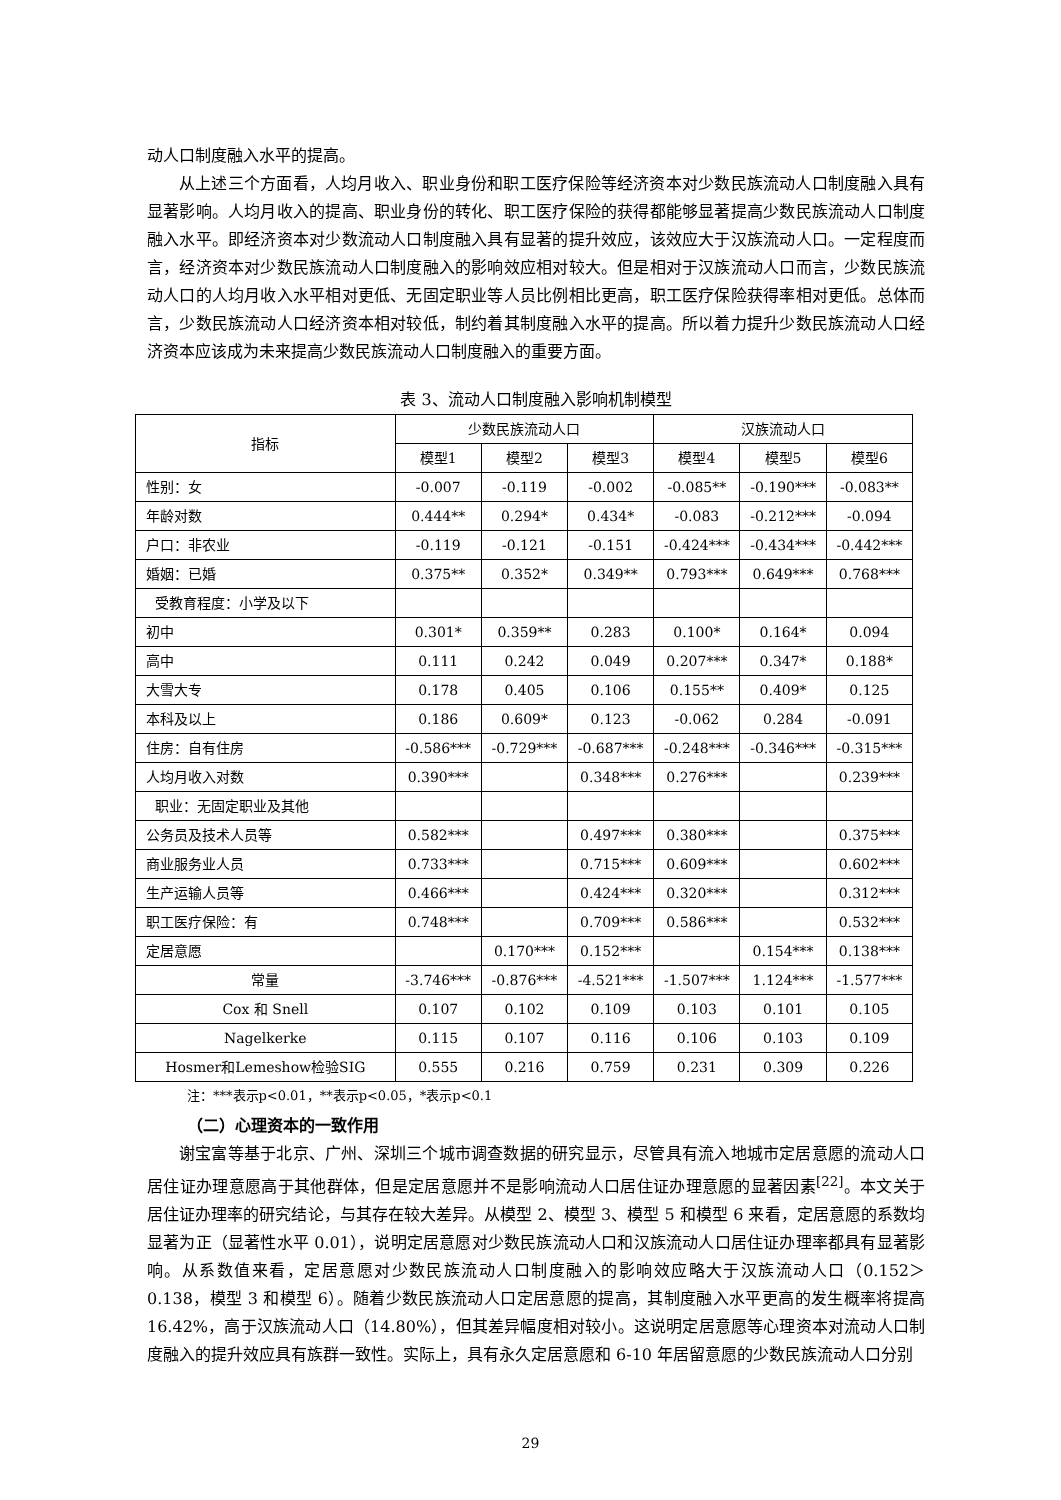动人口制度融入水平的提高。
从上述三个方面看，人均月收入、职业身份和职工医疗保险等经济资本对少数民族流动人口制度融入具有显著影响。人均月收入的提高、职业身份的转化、职工医疗保险的获得都能够显著提高少数民族流动人口制度融入水平。即经济资本对少数流动人口制度融入具有显著的提升效应，该效应大于汉族流动人口。一定程度而言，经济资本对少数民族流动人口制度融入的影响效应相对较大。但是相对于汉族流动人口而言，少数民族流动人口的人均月收入水平相对更低、无固定职业等人员比例相比更高，职工医疗保险获得率相对更低。总体而言，少数民族流动人口经济资本相对较低，制约着其制度融入水平的提高。所以着力提升少数民族流动人口经济资本应该成为未来提高少数民族流动人口制度融入的重要方面。
表 3、流动人口制度融入影响机制模型
| 指标 | 少数民族流动人口 | | | 汉族流动人口 | | |
| --- | --- | --- | --- | --- | --- | --- |
| | 模型1 | 模型2 | 模型3 | 模型4 | 模型5 | 模型6 |
| 性别：女 | -0.007 | -0.119 | -0.002 | -0.085** | -0.190*** | -0.083** |
| 年龄对数 | 0.444** | 0.294* | 0.434* | -0.083 | -0.212*** | -0.094 |
| 户口：非农业 | -0.119 | -0.121 | -0.151 | -0.424*** | -0.434*** | -0.442*** |
| 婚姻：已婚 | 0.375** | 0.352* | 0.349** | 0.793*** | 0.649*** | 0.768*** |
| 受教育程度：小学及以下 | | | | | | |
| 初中 | 0.301* | 0.359** | 0.283 | 0.100* | 0.164* | 0.094 |
| 高中 | 0.111 | 0.242 | 0.049 | 0.207*** | 0.347* | 0.188* |
| 大雪大专 | 0.178 | 0.405 | 0.106 | 0.155** | 0.409* | 0.125 |
| 本科及以上 | 0.186 | 0.609* | 0.123 | -0.062 | 0.284 | -0.091 |
| 住房：自有住房 | -0.586*** | -0.729*** | -0.687*** | -0.248*** | -0.346*** | -0.315*** |
| 人均月收入对数 | 0.390*** | | 0.348*** | 0.276*** | | 0.239*** |
| 职业：无固定职业及其他 | | | | | | |
| 公务员及技术人员等 | 0.582*** | | 0.497*** | 0.380*** | | 0.375*** |
| 商业服务业人员 | 0.733*** | | 0.715*** | 0.609*** | | 0.602*** |
| 生产运输人员等 | 0.466*** | | 0.424*** | 0.320*** | | 0.312*** |
| 职工医疗保险：有 | 0.748*** | | 0.709*** | 0.586*** | | 0.532*** |
| 定居意愿 | | 0.170*** | 0.152*** | | 0.154*** | 0.138*** |
| 常量 | -3.746*** | -0.876*** | -4.521*** | -1.507*** | 1.124*** | -1.577*** |
| Cox 和 Snell | 0.107 | 0.102 | 0.109 | 0.103 | 0.101 | 0.105 |
| Nagelkerke | 0.115 | 0.107 | 0.116 | 0.106 | 0.103 | 0.109 |
| Hosmer和Lemeshow检验SIG | 0.555 | 0.216 | 0.759 | 0.231 | 0.309 | 0.226 |
注：***表示p<0.01，**表示p<0.05，*表示p<0.1
（二）心理资本的一致作用
谢宝富等基于北京、广州、深圳三个城市调查数据的研究显示，尽管具有流入地城市定居意愿的流动人口居住证办理意愿高于其他群体，但是定居意愿并不是影响流动人口居住证办理意愿的显著因素<sup>[22]</sup>。本文关于居住证办理率的研究结论，与其存在较大差异。从模型 2、模型 3、模型 5 和模型 6 来看，定居意愿的系数均显著为正（显著性水平 0.01），说明定居意愿对少数民族流动人口和汉族流动人口居住证办理率都具有显著影响。从系数值来看，定居意愿对少数民族流动人口制度融入的影响效应略大于汉族流动人口（0.152＞0.138，模型 3 和模型 6）。随着少数民族流动人口定居意愿的提高，其制度融入水平更高的发生概率将提高 16.42%，高于汉族流动人口（14.80%），但其差异幅度相对较小。这说明定居意愿等心理资本对流动人口制度融入的提升效应具有族群一致性。实际上，具有永久定居意愿和 6-10 年居留意愿的少数民族流动人口分别
29